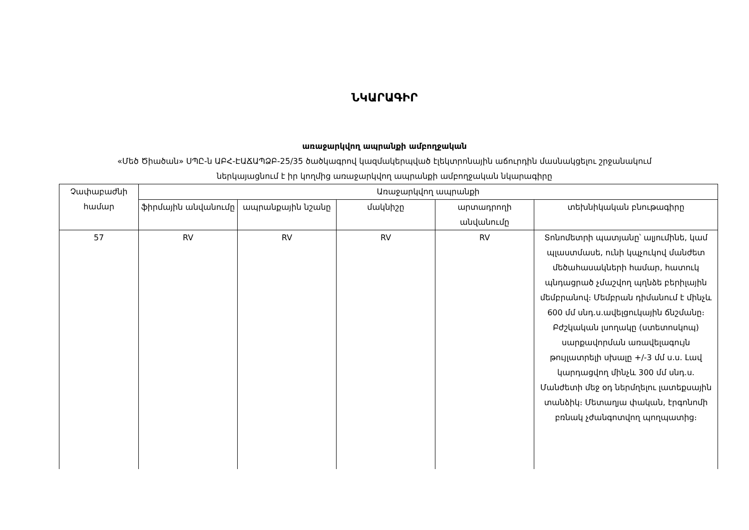ՆԿԱՐԱԳԻՐ
առաջարկվող ապրանքի ամբողջական
«Մեծ Ծիածան» ՍՊԸ-ն ԱԲՀ-ԷԱՃԱՊՁԲ-25/35 ծածկագրով կազմակերպված էլեկտրոնային աճուրդին մասնակցելու շրջանակում
ներկայացնում է իր կողմից առաջարկվող ապրանքի ամբողջական նկարագիրը
| Չափաբաժնի համար | Առաջարկվող ապրանքի | | | | |
| --- | --- | --- | --- | --- | --- |
| | ֆիրմային անվանումը | ապրանքային նշանը | մակնիշը | արտադրողի անվանումը | տեխնիկական բնութագիրը |
| 57 | RV | RV | RV | RV | Տոնոմետրի պատյանը՝ ալյումինե, կամ պլաստմասե, ունի կպչուկով մանժետ մեծահասակների համար, հատուկ պնդացրած չմաշվող պղնձե բերիլային մեմբրանով։ Մեմբրան դիմանում է մինչև 600 մմ սնդ.ս.ավելցուկային ճնշմանը։ Բժշկական լսողակը (ստետոսկոպ) սարքավորման առավելագույն թույլատրելի սխալը +/-3 մմ ս.ս. Լավ կարդացվող մինչև 300 մմ սնդ.ս. Մանժետի մեջ օդ ներմղելու լատեքսային տանձիկ։ Մետաղյա փական, էրգոնոմի բռնակ չժանգոտվող պողպատից։ |